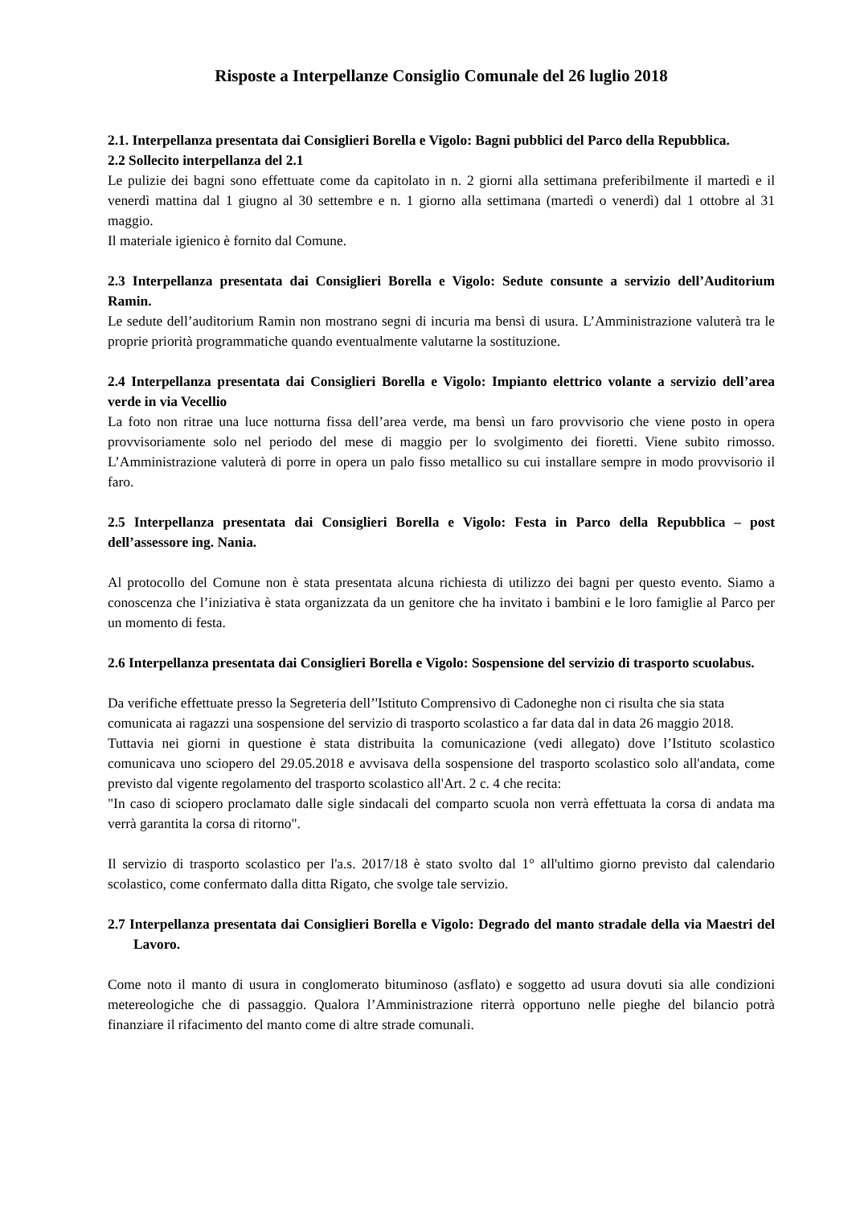Risposte a Interpellanze Consiglio Comunale del 26 luglio 2018
2.1. Interpellanza presentata dai Consiglieri Borella e Vigolo: Bagni pubblici del Parco della Repubblica.
2.2 Sollecito interpellanza del 2.1
Le pulizie dei bagni sono effettuate come da capitolato in n. 2 giorni alla settimana preferibilmente il martedì e il venerdì mattina dal 1 giugno al 30 settembre e n. 1 giorno alla settimana (martedì o venerdì) dal 1 ottobre al 31 maggio.
Il materiale igienico è fornito dal Comune.
2.3 Interpellanza presentata dai Consiglieri Borella e Vigolo: Sedute consunte a servizio dell’Auditorium Ramin.
Le sedute dell’auditorium Ramin non mostrano segni di incuria ma bensì di usura. L’Amministrazione valuterà tra le proprie priorità programmatiche quando eventualmente valutarne la sostituzione.
2.4 Interpellanza presentata dai Consiglieri Borella e Vigolo: Impianto elettrico volante a servizio dell’area verde in via Vecellio
La foto non ritrae una luce notturna fissa dell’area verde, ma bensì un faro provvisorio che viene posto in opera provvisoriamente solo nel periodo del mese di maggio per lo svolgimento dei fioretti. Viene subito rimosso. L’Amministrazione valuterà di porre in opera un palo fisso metallico su cui installare sempre in modo provvisorio il faro.
2.5 Interpellanza presentata dai Consiglieri Borella e Vigolo: Festa in Parco della Repubblica – post dell’assessore ing. Nania.
Al protocollo del Comune non è stata presentata alcuna richiesta di utilizzo dei bagni per questo evento. Siamo a conoscenza che l’iniziativa è stata organizzata da un genitore che ha invitato i bambini e le loro famiglie al Parco per un momento di festa.
2.6 Interpellanza presentata dai Consiglieri Borella e Vigolo: Sospensione del servizio di trasporto scuolabus.
Da verifiche effettuate presso la Segreteria dell’'Istituto Comprensivo di Cadoneghe non ci risulta che sia stata comunicata ai ragazzi una sospensione del servizio di trasporto scolastico a far data dal in data 26 maggio 2018.
Tuttavia nei giorni in questione è stata distribuita la comunicazione (vedi allegato) dove l’Istituto scolastico comunicava uno sciopero del 29.05.2018 e avvisava della sospensione del trasporto scolastico solo all'andata, come previsto dal vigente regolamento del trasporto scolastico all'Art. 2 c. 4 che recita:
"In caso di sciopero proclamato dalle sigle sindacali del comparto scuola non verrà effettuata la corsa di andata ma verrà garantita la corsa di ritorno".
Il servizio di trasporto scolastico per l'a.s. 2017/18 è stato svolto dal 1° all'ultimo giorno previsto dal calendario scolastico, come confermato dalla ditta Rigato, che svolge tale servizio.
2.7 Interpellanza presentata dai Consiglieri Borella e Vigolo: Degrado del manto stradale della via Maestri del Lavoro.
Come noto il manto di usura in conglomerato bituminoso (asflato) e soggetto ad usura dovuti sia alle condizioni metereologiche che di passaggio. Qualora l’Amministrazione riterrà opportuno nelle pieghe del bilancio potrà finanziare il rifacimento del manto come di altre strade comunali.